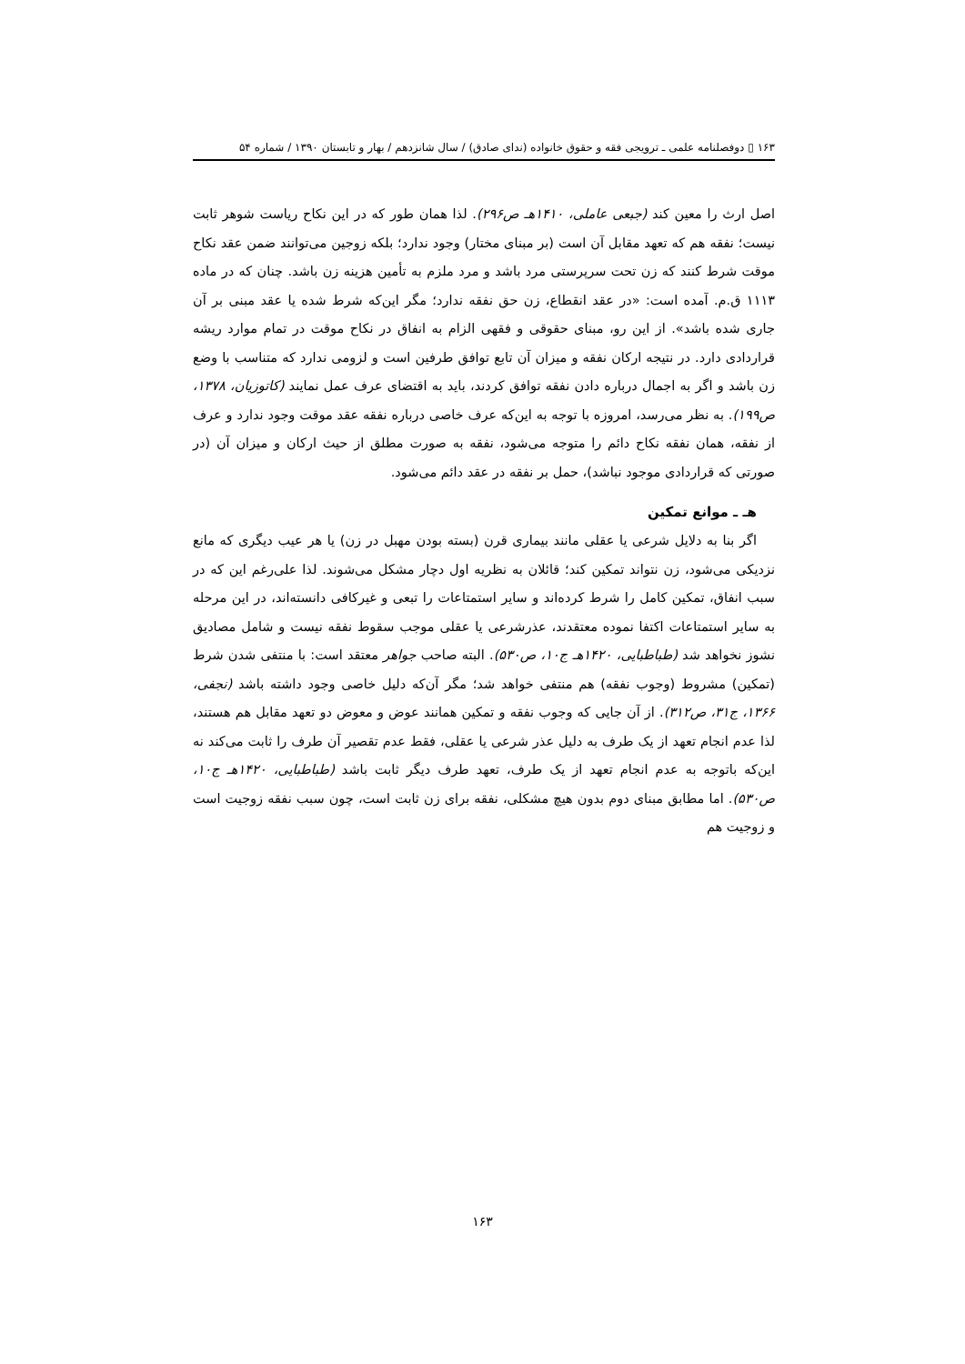۱۶۳ ▯ دوفصلنامه علمی ـ ترویجی فقه و حقوق خانواده (ندای صادق) / سال شانزدهم / بهار و تابستان ۱۳۹۰ / شماره ۵۴
اصل ارث را معین کند (جبعی عاملی، ۱۴۱۰هـ ص۲۹۶). لذا همان طور که در این نکاح ریاست شوهر ثابت نیست؛ نفقه هم که تعهد مقابل آن است (بر مبنای مختار) وجود ندارد؛ بلکه زوجین می‌توانند ضمن عقد نکاح موقت شرط کنند که زن تحت سرپرستی مرد باشد و مرد ملزم به تأمین هزینه زن باشد. چنان که در ماده ۱۱۱۳ ق.م. آمده است: «در عقد انقطاع، زن حق نفقه ندارد؛ مگر این‌که شرط شده یا عقد مبنی بر آن جاری شده باشد». از این رو، مبنای حقوقی و فقهی الزام به انفاق در نکاح موقت در تمام موارد ریشه قراردادی دارد. در نتیجه ارکان نفقه و میزان آن تابع توافق طرفین است و لزومی ندارد که متناسب با وضع زن باشد و اگر به اجمال درباره دادن نفقه توافق کردند، باید به اقتضای عرف عمل نمایند (کاتوزیان، ۱۳۷۸، ص۱۹۹). به نظر می‌رسد، امروزه با توجه به این‌که عرف خاصی درباره نفقه عقد موقت وجود ندارد و عرف از نفقه، همان نفقه نکاح دائم را متوجه می‌شود، نفقه به صورت مطلق از حیث ارکان و میزان آن (در صورتی که قراردادی موجود نباشد)، حمل بر نفقه در عقد دائم می‌شود.
هـ ـ موانع تمکین
اگر بنا به دلایل شرعی یا عقلی مانند بیماری قرن (بسته بودن مهبل در زن) یا هر عیب دیگری که مانع نزدیکی می‌شود، زن نتواند تمکین کند؛ قائلان به نظریه اول دچار مشکل می‌شوند. لذا علی‌رغم این که در سبب انفاق، تمکین کامل را شرط کرده‌اند و سایر استمتاعات را تبعی و غیرکافی دانسته‌اند، در این مرحله به سایر استمتاعات اکتفا نموده معتقدند، عذرشرعی یا عقلی موجب سقوط نفقه نیست و شامل مصادیق نشوز نخواهد شد (طباطبایی، ۱۴۲۰هـ ج۱۰، ص۵۳۰). البته صاحب جواهر معتقد است: با منتفی شدن شرط (تمکین) مشروط (وجوب نفقه) هم منتفی خواهد شد؛ مگر آن‌که دلیل خاصی وجود داشته باشد (نجفی، ۱۳۶۶، ج۳۱، ص۳۱۲). از آن جایی که وجوب نفقه و تمکین همانند عوض و معوض دو تعهد مقابل هم هستند، لذا عدم انجام تعهد از یک طرف به دلیل عذر شرعی یا عقلی، فقط عدم تقصیر آن طرف را ثابت می‌کند نه این‌که باتوجه به عدم انجام تعهد از یک طرف، تعهد طرف دیگر ثابت باشد (طباطبایی، ۱۴۲۰هـ ج۱۰، ص۵۳۰). اما مطابق مبنای دوم بدون هیچ مشکلی، نفقه برای زن ثابت است، چون سبب نفقه زوجیت است و زوجیت هم
۱۶۳